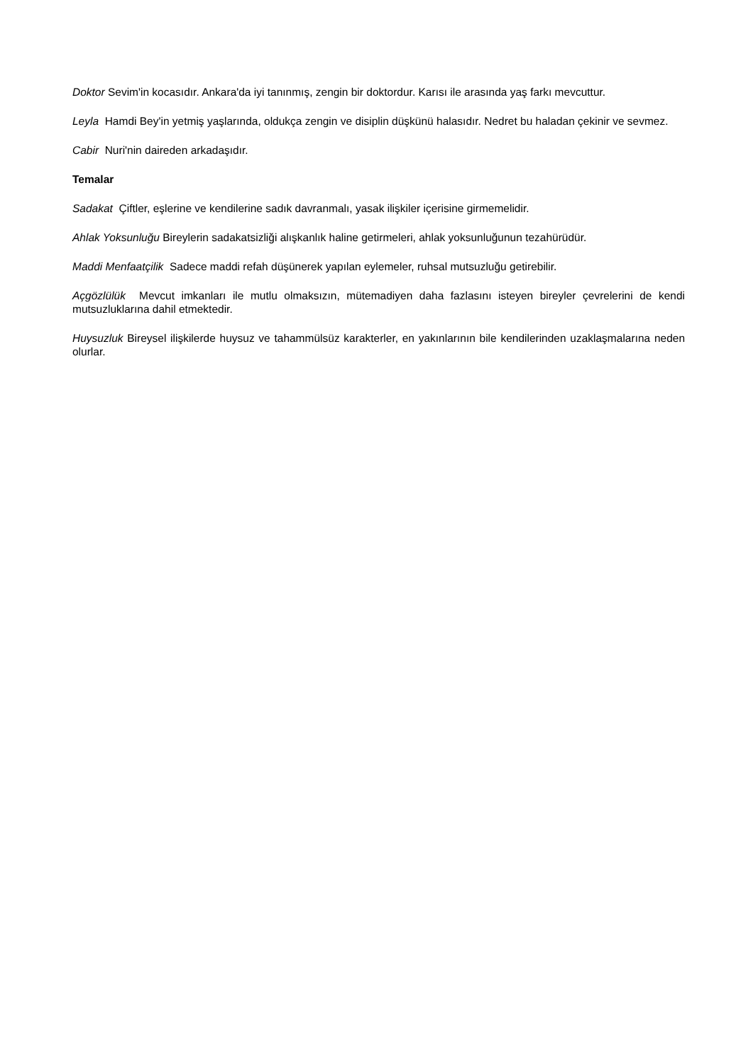Doktor Sevim'in kocasıdır. Ankara'da iyi tanınmış, zengin bir doktordur. Karısı ile arasında yaş farkı mevcuttur.
Leyla Hamdi Bey'in yetmiş yaşlarında, oldukça zengin ve disiplin düşkünü halasıdır. Nedret bu haladan çekinir ve sevmez.
Cabir Nuri'nin daireden arkadaşıdır.
Temalar
Sadakat Çiftler, eşlerine ve kendilerine sadık davranmalı, yasak ilişkiler içerisine girmemelidir.
Ahlak Yoksunluğu Bireylerin sadakatsizliği alışkanlık haline getirmeleri, ahlak yoksunluğunun tezahürüdür.
Maddi Menfaatçilik Sadece maddi refah düşünerek yapılan eylemeler, ruhsal mutsuzluğu getirebilir.
Açgözlülük Mevcut imkanları ile mutlu olmaksızın, mütemadiyen daha fazlasını isteyen bireyler çevrelerini de kendi mutsuzluklarına dahil etmektedir.
Huysuzluk Bireysel ilişkilerde huysuz ve tahammülsüz karakterler, en yakınlarının bile kendilerinden uzaklaşmalarına neden olurlar.